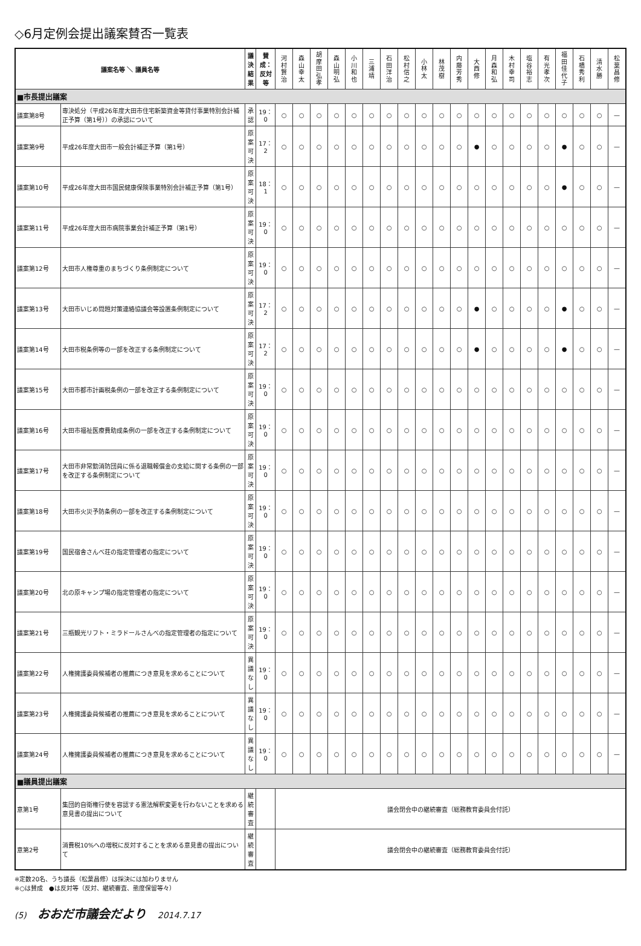◇6月定例会提出議案賛否一覧表
| 議案名等 ＼ 議員名等 | | 議決結果 | 賛成：反対等 | 河 村 賢 治 | 森 山 幸 太 | 胡 摩 田 弘 孝 | 森 山 明 弘 | 小 川 和 也 | 三 浦 靖 | 石 田 洋 治 | 松 村 信 之 | 小 林 太 | 林 茂 樹 | 内 藤 芳 秀 | 大 西 修 | 月 森 和 弘 | 木 村 幸 司 | 塩 谷 裕 志 | 有 光 孝 次 | 福 田 佳 代 子 | 石 橋 秀 利 | 清 水 勝 | 松 葉 昌 修 |
| --- | --- | --- | --- | --- | --- | --- | --- | --- | --- | --- | --- | --- | --- | --- | --- | --- | --- | --- | --- | --- | --- | --- | --- |
| ■市長提出議案 | | | | | | | | | | | | | | | | | | | | | | | |
| 議案第8号 | 専決処分（平成26年度大田市住宅新築資金等貸付事業特別会計補正予算（第1号））の承認について | 承認 | 19：0 | ○ | ○ | ○ | ○ | ○ | ○ | ○ | ○ | ○ | ○ | ○ | ○ | ○ | ○ | ○ | ○ | ○ | ○ | ○ | — |
| 議案第9号 | 平成26年度大田市一般会計補正予算（第1号） | 原案可決 | 17：2 | ○ | ○ | ○ | ○ | ○ | ○ | ○ | ○ | ○ | ○ | ○ | ● | ○ | ○ | ○ | ○ | ● | ○ | ○ | — |
| 議案第10号 | 平成26年度大田市国民健康保険事業特別会計補正予算（第1号） | 原案可決 | 18：1 | ○ | ○ | ○ | ○ | ○ | ○ | ○ | ○ | ○ | ○ | ○ | ○ | ○ | ○ | ○ | ○ | ● | ○ | ○ | — |
| 議案第11号 | 平成26年度大田市病院事業会計補正予算（第1号） | 原案可決 | 19：0 | ○ | ○ | ○ | ○ | ○ | ○ | ○ | ○ | ○ | ○ | ○ | ○ | ○ | ○ | ○ | ○ | ○ | ○ | ○ | — |
| 議案第12号 | 大田市人権尊重のまちづくり条例制定について | 原案可決 | 19：0 | ○ | ○ | ○ | ○ | ○ | ○ | ○ | ○ | ○ | ○ | ○ | ○ | ○ | ○ | ○ | ○ | ○ | ○ | ○ | — |
| 議案第13号 | 大田市いじめ問題対策連絡協議会等設置条例制定について | 原案可決 | 17：2 | ○ | ○ | ○ | ○ | ○ | ○ | ○ | ○ | ○ | ○ | ○ | ● | ○ | ○ | ○ | ○ | ● | ○ | ○ | — |
| 議案第14号 | 大田市税条例等の一部を改正する条例制定について | 原案可決 | 17：2 | ○ | ○ | ○ | ○ | ○ | ○ | ○ | ○ | ○ | ○ | ○ | ● | ○ | ○ | ○ | ○ | ● | ○ | ○ | — |
| 議案第15号 | 大田市都市計画税条例の一部を改正する条例制定について | 原案可決 | 19：0 | ○ | ○ | ○ | ○ | ○ | ○ | ○ | ○ | ○ | ○ | ○ | ○ | ○ | ○ | ○ | ○ | ○ | ○ | ○ | — |
| 議案第16号 | 大田市福祉医療費助成条例の一部を改正する条例制定について | 原案可決 | 19：0 | ○ | ○ | ○ | ○ | ○ | ○ | ○ | ○ | ○ | ○ | ○ | ○ | ○ | ○ | ○ | ○ | ○ | ○ | ○ | — |
| 議案第17号 | 大田市非常勤消防団員に係る退職報償金の支給に関する条例の一部を改正する条例制定について | 原案可決 | 19：0 | ○ | ○ | ○ | ○ | ○ | ○ | ○ | ○ | ○ | ○ | ○ | ○ | ○ | ○ | ○ | ○ | ○ | ○ | ○ | — |
| 議案第18号 | 大田市火災予防条例の一部を改正する条例制定について | 原案可決 | 19：0 | ○ | ○ | ○ | ○ | ○ | ○ | ○ | ○ | ○ | ○ | ○ | ○ | ○ | ○ | ○ | ○ | ○ | ○ | ○ | — |
| 議案第19号 | 国民宿舎さんべ荘の指定管理者の指定について | 原案可決 | 19：0 | ○ | ○ | ○ | ○ | ○ | ○ | ○ | ○ | ○ | ○ | ○ | ○ | ○ | ○ | ○ | ○ | ○ | ○ | ○ | — |
| 議案第20号 | 北の原キャンプ場の指定管理者の指定について | 原案可決 | 19：0 | ○ | ○ | ○ | ○ | ○ | ○ | ○ | ○ | ○ | ○ | ○ | ○ | ○ | ○ | ○ | ○ | ○ | ○ | ○ | — |
| 議案第21号 | 三瓶観光リフト・ミラドールさんべの指定管理者の指定について | 原案可決 | 19：0 | ○ | ○ | ○ | ○ | ○ | ○ | ○ | ○ | ○ | ○ | ○ | ○ | ○ | ○ | ○ | ○ | ○ | ○ | ○ | — |
| 議案第22号 | 人権擁護委員候補者の推薦につき意見を求めることについて | 異議なし | 19：0 | ○ | ○ | ○ | ○ | ○ | ○ | ○ | ○ | ○ | ○ | ○ | ○ | ○ | ○ | ○ | ○ | ○ | ○ | ○ | — |
| 議案第23号 | 人権擁護委員候補者の推薦につき意見を求めることについて | 異議なし | 19：0 | ○ | ○ | ○ | ○ | ○ | ○ | ○ | ○ | ○ | ○ | ○ | ○ | ○ | ○ | ○ | ○ | ○ | ○ | ○ | — |
| 議案第24号 | 人権擁護委員候補者の推薦につき意見を求めることについて | 異議なし | 19：0 | ○ | ○ | ○ | ○ | ○ | ○ | ○ | ○ | ○ | ○ | ○ | ○ | ○ | ○ | ○ | ○ | ○ | ○ | ○ | — |
| ■議員提出議案 | | | | | | | | | | | | | | | | | | | | | | | |
| 意第1号 | 集団的自衛権行使を容認する憲法解釈変更を行わないことを求める意見書の提出について | 継続審査 | | 議会閉会中の継続審査（総務教育委員会付託） | | | | | | | | | | | | | | | | | | | |
| 意第2号 | 消費税10%への増税に反対することを求める意見書の提出について | 継続審査 | | 議会閉会中の継続審査（総務教育委員会付託） | | | | | | | | | | | | | | | | | | | |
※定数20名、うち議長（松葉昌修）は採決には加わりません
※○は賛成　●は反対等（反対、継続審査、態度保留等々）
(5) おおだ市議会だより 2014.7.17